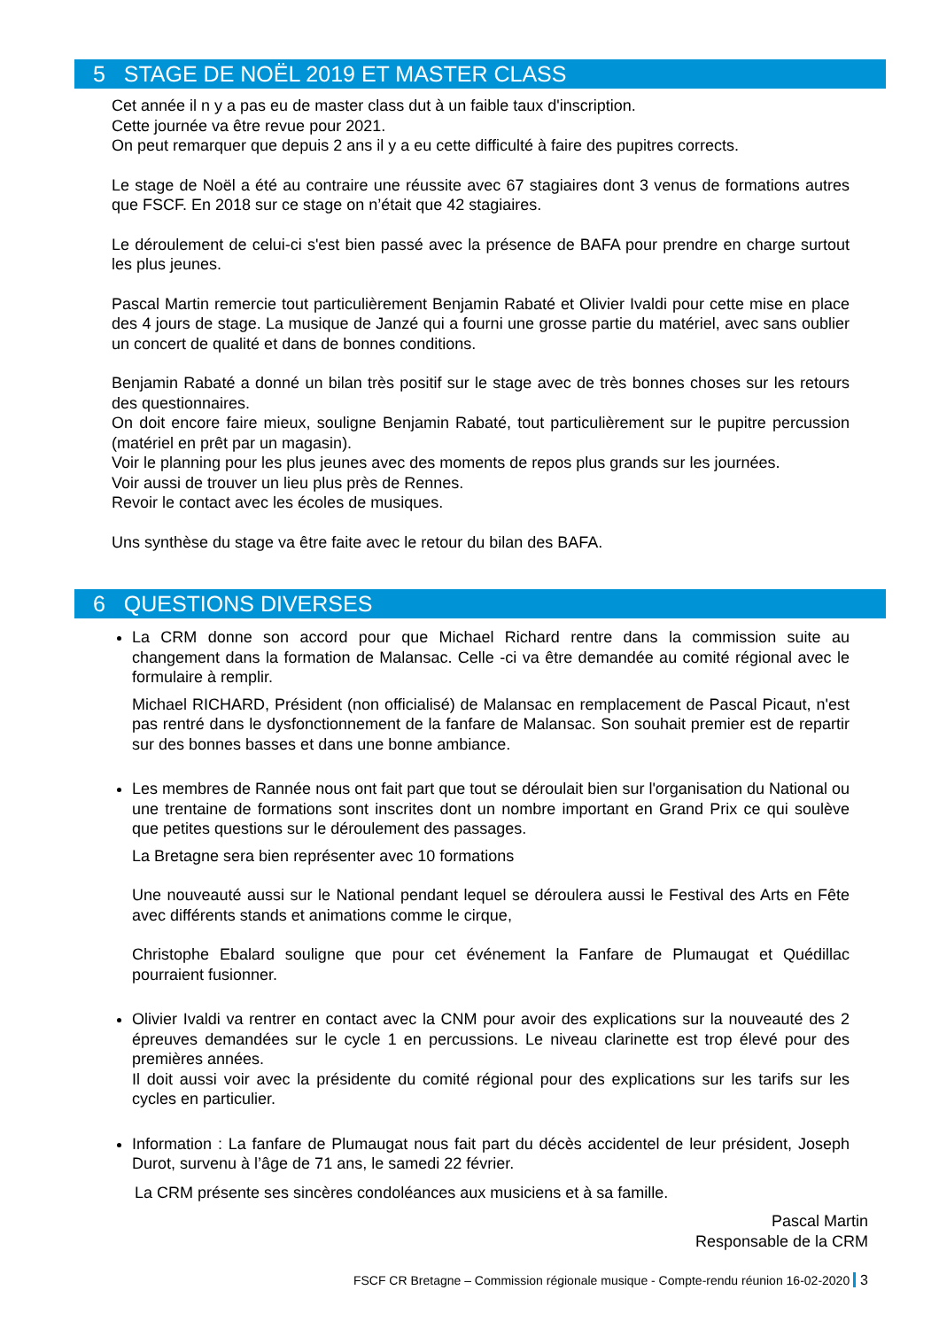5 STAGE DE NOËL 2019 ET MASTER CLASS
Cet année il n y a pas eu de master class dut à un faible taux d'inscription.
Cette journée va être revue pour 2021.
On peut remarquer que depuis 2 ans il y a eu cette difficulté à faire des pupitres corrects.
Le stage de Noël a été au contraire une réussite avec 67 stagiaires dont 3 venus de formations autres que FSCF. En 2018 sur ce stage on n’était que 42 stagiaires.
Le déroulement de celui-ci s'est bien passé avec la présence de BAFA pour prendre en charge surtout les plus jeunes.
Pascal Martin remercie tout particulièrement Benjamin Rabaté et Olivier Ivaldi pour cette mise en place des 4 jours de stage. La musique de Janzé qui a fourni une grosse partie du matériel, avec sans oublier un concert de qualité et dans de bonnes conditions.
Benjamin Rabaté a donné un bilan très positif sur le stage avec de très bonnes choses sur les retours des questionnaires.
On doit encore faire mieux, souligne Benjamin Rabaté, tout particulièrement sur le pupitre percussion (matériel en prêt par un magasin).
Voir le planning pour les plus jeunes avec des moments de repos plus grands sur les journées.
Voir aussi de trouver un lieu plus près de Rennes.
Revoir le contact avec les écoles de musiques.
Uns synthèse du stage va être faite avec le retour du bilan des BAFA.
6 QUESTIONS DIVERSES
La CRM donne son accord pour que Michael Richard rentre dans la commission suite au changement dans la formation de Malansac. Celle -ci va être demandée au comité régional avec le formulaire à remplir.
Michael RICHARD, Président (non officialisé) de Malansac en remplacement de Pascal Picaut, n'est pas rentré dans le dysfonctionnement de la fanfare de Malansac. Son souhait premier est de repartir sur des bonnes basses et dans une bonne ambiance.
Les membres de Rannée nous ont fait part que tout se déroulait bien sur l'organisation du National ou une trentaine de formations sont inscrites dont un nombre important en Grand Prix ce qui soulève que petites questions sur le déroulement des passages.
La Bretagne sera bien représenter avec 10 formations
Une nouveauté aussi sur le National pendant lequel se déroulera aussi le Festival des Arts en Fête avec différents stands et animations comme le cirque,
Christophe Ebalard souligne que pour cet événement la Fanfare de Plumaugat et Quédillac pourraient fusionner.
Olivier Ivaldi va rentrer en contact avec la CNM pour avoir des explications sur la nouveauté des 2 épreuves demandées sur le cycle 1 en percussions. Le niveau clarinette est trop élevé pour des premières années.
Il doit aussi voir avec la présidente du comité régional pour des explications sur les tarifs sur les cycles en particulier.
Information : La fanfare de Plumaugat nous fait part du décès accidentel de leur président, Joseph Durot, survenu à l’âge de 71 ans, le samedi 22 février.
La CRM présente ses sincères condoléances aux musiciens et à sa famille.
Pascal Martin
Responsable de la CRM
FSCF CR Bretagne – Commission régionale musique - Compte-rendu réunion 16-02-2020 3